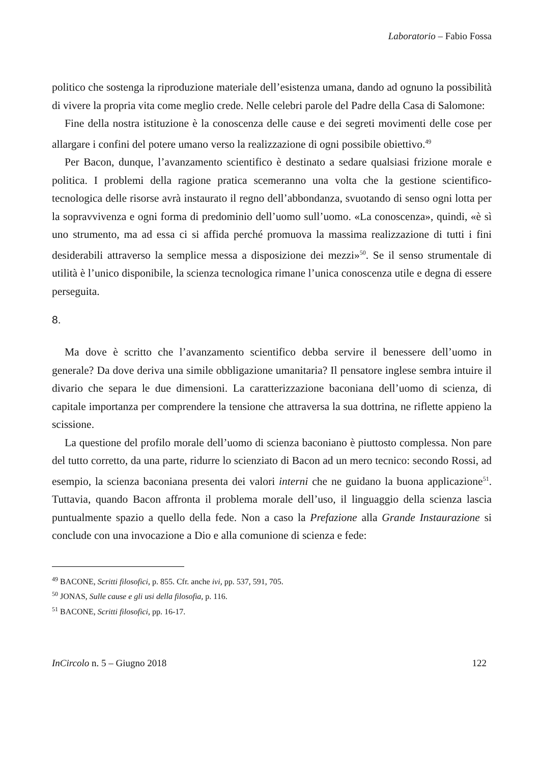Laboratorio – Fabio Fossa
politico che sostenga la riproduzione materiale dell’esistenza umana, dando ad ognuno la possibilità di vivere la propria vita come meglio crede. Nelle celebri parole del Padre della Casa di Salomone:
Fine della nostra istituzione è la conoscenza delle cause e dei segreti movimenti delle cose per allargare i confini del potere umano verso la realizzazione di ogni possibile obiettivo.<sup>49</sup>
Per Bacon, dunque, l’avanzamento scientifico è destinato a sedare qualsiasi frizione morale e politica. I problemi della ragione pratica scemeranno una volta che la gestione scientifico-tecnologica delle risorse avrà instaurato il regno dell’abbondanza, svuotando di senso ogni lotta per la sopravvivenza e ogni forma di predominio dell’uomo sull’uomo. «La conoscenza», quindi, «è sì uno strumento, ma ad essa ci si affida perché promuova la massima realizzazione di tutti i fini desiderabili attraverso la semplice messa a disposizione dei mezzi»<sup>50</sup>. Se il senso strumentale di utilità è l’unico disponibile, la scienza tecnologica rimane l’unica conoscenza utile e degna di essere perseguita.
8.
Ma dove è scritto che l’avanzamento scientifico debba servire il benessere dell’uomo in generale? Da dove deriva una simile obbligazione umanitaria? Il pensatore inglese sembra intuire il divario che separa le due dimensioni. La caratterizzazione baconiana dell’uomo di scienza, di capitale importanza per comprendere la tensione che attraversa la sua dottrina, ne riflette appieno la scissione.
La questione del profilo morale dell’uomo di scienza baconiano è piuttosto complessa. Non pare del tutto corretto, da una parte, ridurre lo scienziato di Bacon ad un mero tecnico: secondo Rossi, ad esempio, la scienza baconiana presenta dei valori interni che ne guidano la buona applicazione<sup>51</sup>. Tuttavia, quando Bacon affronta il problema morale dell’uso, il linguaggio della scienza lascia puntualmente spazio a quello della fede. Non a caso la Prefazione alla Grande Instaurazione si conclude con una invocazione a Dio e alla comunione di scienza e fede:
<sup>49</sup> BACONE, Scritti filosofici, p. 855. Cfr. anche ivi, pp. 537, 591, 705.
<sup>50</sup> JONAS, Sulle cause e gli usi della filosofia, p. 116.
<sup>51</sup> BACONE, Scritti filosofici, pp. 16-17.
InCircolo n. 5 – Giugno 2018 122